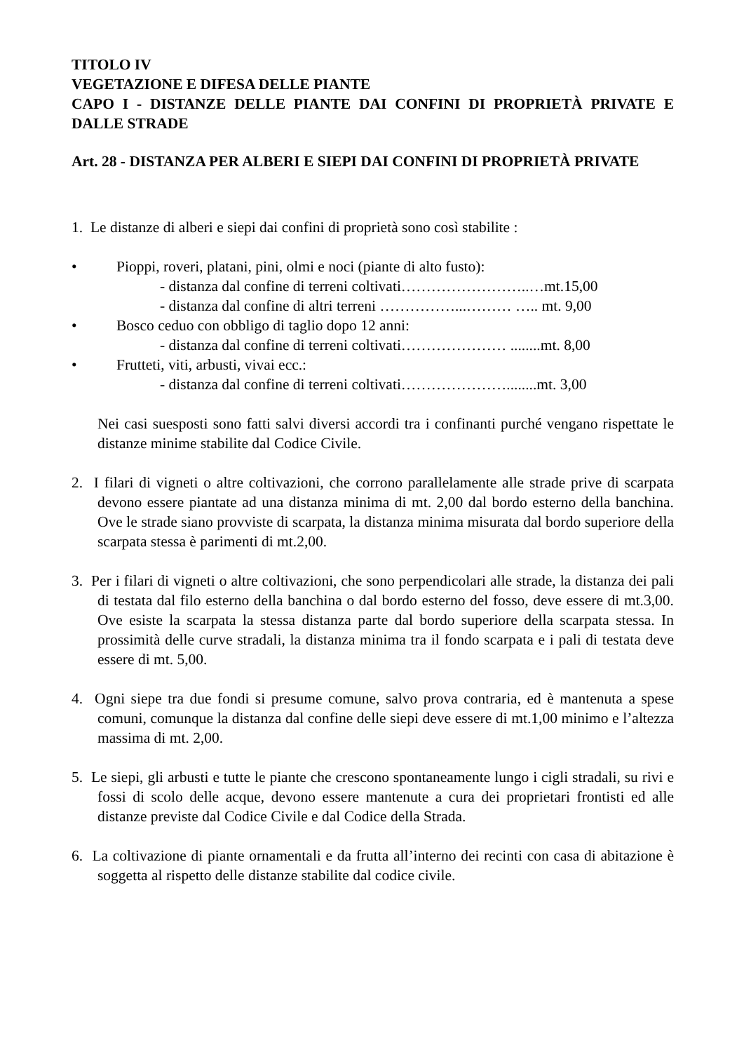TITOLO IV
VEGETAZIONE E DIFESA DELLE PIANTE
CAPO I - DISTANZE DELLE PIANTE DAI CONFINI DI PROPRIETÀ PRIVATE E DALLE STRADE
Art. 28 - DISTANZA PER ALBERI E SIEPI DAI CONFINI DI PROPRIETÀ PRIVATE
1. Le distanze di alberi e siepi dai confini di proprietà sono così stabilite :
• Pioppi, roveri, platani, pini, olmi e noci (piante di alto fusto):
- distanza dal confine di terreni coltivati……………………..…mt.15,00
- distanza dal confine di altri terreni ……………...……… ….. mt. 9,00
• Bosco ceduo con obbligo di taglio dopo 12 anni:
- distanza dal confine di terreni coltivati………………… ........mt. 8,00
• Frutteti, viti, arbusti, vivai ecc.:
- distanza dal confine di terreni coltivati…………………........mt. 3,00
Nei casi suesposti sono fatti salvi diversi accordi tra i confinanti purché vengano rispettate le distanze minime stabilite dal Codice Civile.
2. I filari di vigneti o altre coltivazioni, che corrono parallelamente alle strade prive di scarpata devono essere piantate ad una distanza minima di mt. 2,00 dal bordo esterno della banchina. Ove le strade siano provviste di scarpata, la distanza minima misurata dal bordo superiore della scarpata stessa è parimenti di mt.2,00.
3. Per i filari di vigneti o altre coltivazioni, che sono perpendicolari alle strade, la distanza dei pali di testata dal filo esterno della banchina o dal bordo esterno del fosso, deve essere di mt.3,00. Ove esiste la scarpata la stessa distanza parte dal bordo superiore della scarpata stessa. In prossimità delle curve stradali, la distanza minima tra il fondo scarpata e i pali di testata deve essere di mt. 5,00.
4. Ogni siepe tra due fondi si presume comune, salvo prova contraria, ed è mantenuta a spese comuni, comunque la distanza dal confine delle siepi deve essere di mt.1,00 minimo e l’altezza massima di mt. 2,00.
5. Le siepi, gli arbusti e tutte le piante che crescono spontaneamente lungo i cigli stradali, su rivi e fossi di scolo delle acque, devono essere mantenute a cura dei proprietari frontisti ed alle distanze previste dal Codice Civile e dal Codice della Strada.
6. La coltivazione di piante ornamentali e da frutta all’interno dei recinti con casa di abitazione è soggetta al rispetto delle distanze stabilite dal codice civile.